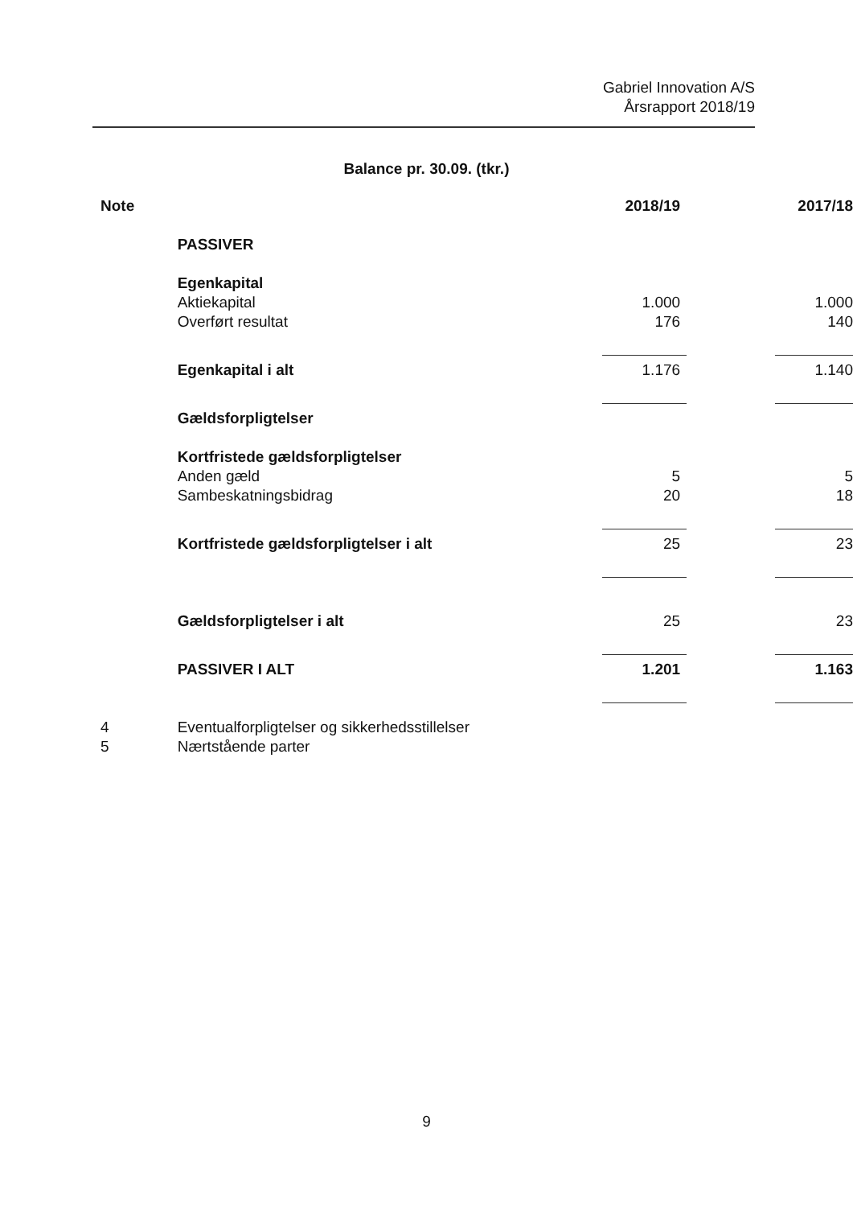Gabriel Innovation A/S
Årsrapport 2018/19
Balance pr. 30.09. (tkr.)
| Note | | 2018/19 | 2017/18 |
| --- | --- | --- | --- |
| | PASSIVER | | |
| | Egenkapital | | |
| | Aktiekapital | 1.000 | 1.000 |
| | Overført resultat | 176 | 140 |
| | Egenkapital i alt | 1.176 | 1.140 |
| | Gældsforpligtelser | | |
| | Kortfristede gældsforpligtelser | | |
| | Anden gæld | 5 | 5 |
| | Sambeskatningsbidrag | 20 | 18 |
| | Kortfristede gældsforpligtelser i alt | 25 | 23 |
| | Gældsforpligtelser i alt | 25 | 23 |
| | PASSIVER I ALT | 1.201 | 1.163 |
| 4 | Eventualforpligtelser og sikkerhedsstillelser | | |
| 5 | Nærtstående parter | | |
9